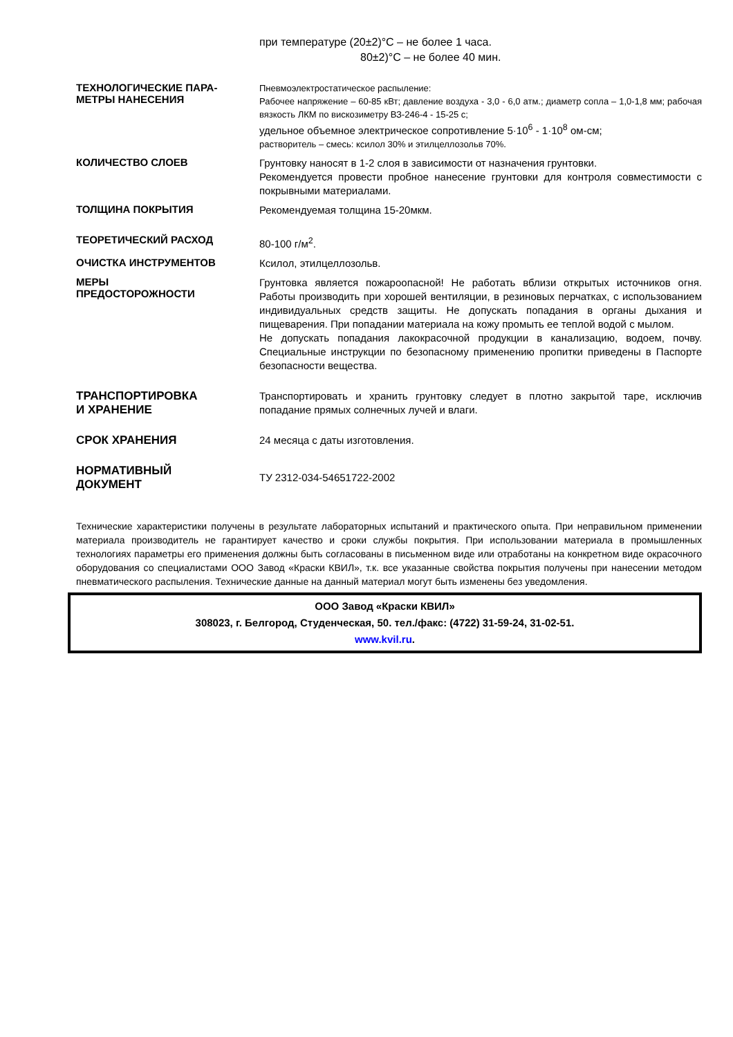при температуре (20±2)°С – не более 1 часа.
80±2)°С – не более 40 мин.
ТЕХНОЛОГИЧЕСКИЕ ПАРА-
МЕТРЫ НАНЕСЕНИЯ
Пневмоэлектростатическое распыление:
Рабочее напряжение – 60-85 кВт; давление воздуха - 3,0 - 6,0 атм.; диаметр сопла – 1,0-1,8 мм; рабочая вязкость ЛКМ по вискозиметру ВЗ-246-4 - 15-25 с;
удельное объемное электрическое сопротивление 5·10<sup>6</sup> - 1·10<sup>8</sup> ом-см;
растворитель – смесь: ксилол 30% и этилцеллозольв 70%.
КОЛИЧЕСТВО СЛОЕВ
Грунтовку наносят в 1-2 слоя в зависимости от назначения грунтовки.
Рекомендуется провести пробное нанесение грунтовки для контроля совместимости с покрывными материалами.
ТОЛЩИНА ПОКРЫТИЯ
Рекомендуемая толщина 15-20мкм.
ТЕОРЕТИЧЕСКИЙ РАСХОД
80-100 г/м<sup>2</sup>.
ОЧИСТКА ИНСТРУМЕНТОВ
Ксилол, этилцеллозольв.
МЕРЫ
ПРЕДОСТОРОЖНОСТИ
Грунтовка является пожароопасной! Не работать вблизи открытых источников огня. Работы производить при хорошей вентиляции, в резиновых перчатках, с использованием индивидуальных средств защиты. Не допускать попадания в органы дыхания и пищеварения. При попадании материала на кожу промыть ее теплой водой с мылом.
Не допускать попадания лакокрасочной продукции в канализацию, водоем, почву. Специальные инструкции по безопасному применению пропитки приведены в Паспорте безопасности вещества.
ТРАНСПОРТИРОВКА
И ХРАНЕНИЕ
Транспортировать и хранить грунтовку следует в плотно закрытой таре, исключив попадание прямых солнечных лучей и влаги.
СРОК ХРАНЕНИЯ
24 месяца с даты изготовления.
НОРМАТИВНЫЙ
ДОКУМЕНТ
ТУ 2312-034-54651722-2002
Технические характеристики получены в результате лабораторных испытаний и практического опыта. При неправильном применении материала производитель не гарантирует качество и сроки службы покрытия. При использовании материала в промышленных технологиях параметры его применения должны быть согласованы в письменном виде или отработаны на конкретном виде окрасочного оборудования со специалистами ООО Завод «Краски КВИЛ», т.к. все указанные свойства покрытия получены при нанесении методом пневматического распыления. Технические данные на данный материал могут быть изменены без уведомления.
ООО Завод «Краски КВИЛ»
308023, г. Белгород, Студенческая, 50. тел./факс: (4722) 31-59-24, 31-02-51.
www.kvil.ru.